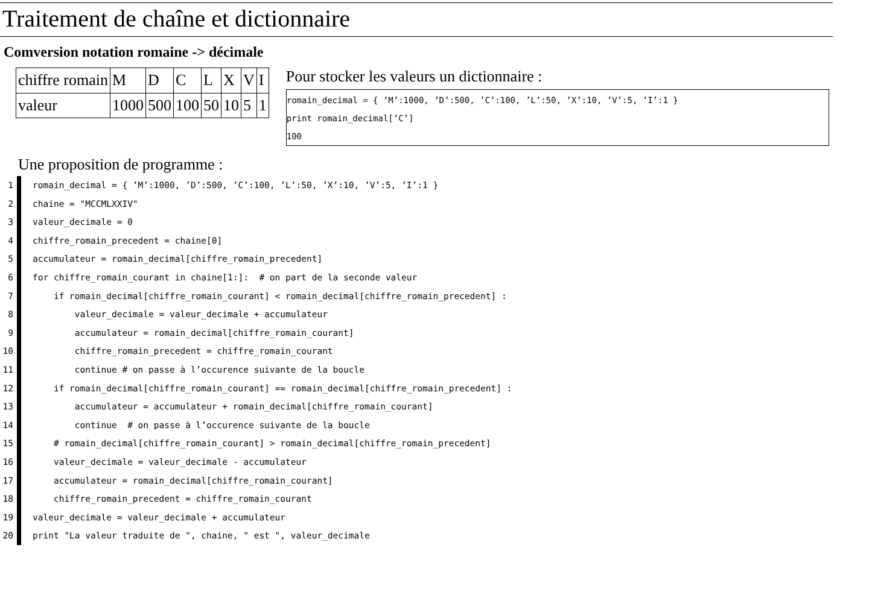Traitement de chaîne et dictionnaire
Comversion notation romaine -> décimale
| chiffre romain | M | D | C | L | X | V | I |
| valeur | 1000 | 500 | 100 | 50 | 10 | 5 | 1 |
Pour stocker les valeurs un dictionnaire :
romain_decimal = { ’M’:1000, ’D’:500, ’C’:100, ’L’:50, ’X’:10, ’V’:5, ’I’:1 }
print romain_decimal[’C’]
100
Une proposition de programme :
1 romain_decimal = { ’M’:1000, ’D’:500, ’C’:100, ’L’:50, ’X’:10, ’V’:5, ’I’:1 }
2 chaine = "MCCMLXXIV"
3 valeur_decimale = 0
4 chiffre_romain_precedent = chaine[0]
5 accumulateur = romain_decimal[chiffre_romain_precedent]
6 for chiffre_romain_courant in chaine[1:]: # on part de la seconde valeur
7 if romain_decimal[chiffre_romain_courant] < romain_decimal[chiffre_romain_precedent] :
8 valeur_decimale = valeur_decimale + accumulateur
9 accumulateur = romain_decimal[chiffre_romain_courant]
10 chiffre_romain_precedent = chiffre_romain_courant
11 continue # on passe à l’occurence suivante de la boucle
12 if romain_decimal[chiffre_romain_courant] == romain_decimal[chiffre_romain_precedent] :
13 accumulateur = accumulateur + romain_decimal[chiffre_romain_courant]
14 continue # on passe à l’occurence suivante de la boucle
15 # romain_decimal[chiffre_romain_courant] > romain_decimal[chiffre_romain_precedent]
16 valeur_decimale = valeur_decimale - accumulateur
17 accumulateur = romain_decimal[chiffre_romain_courant]
18 chiffre_romain_precedent = chiffre_romain_courant
19 valeur_decimale = valeur_decimale + accumulateur
20 print "La valeur traduite de ", chaine, " est ", valeur_decimale